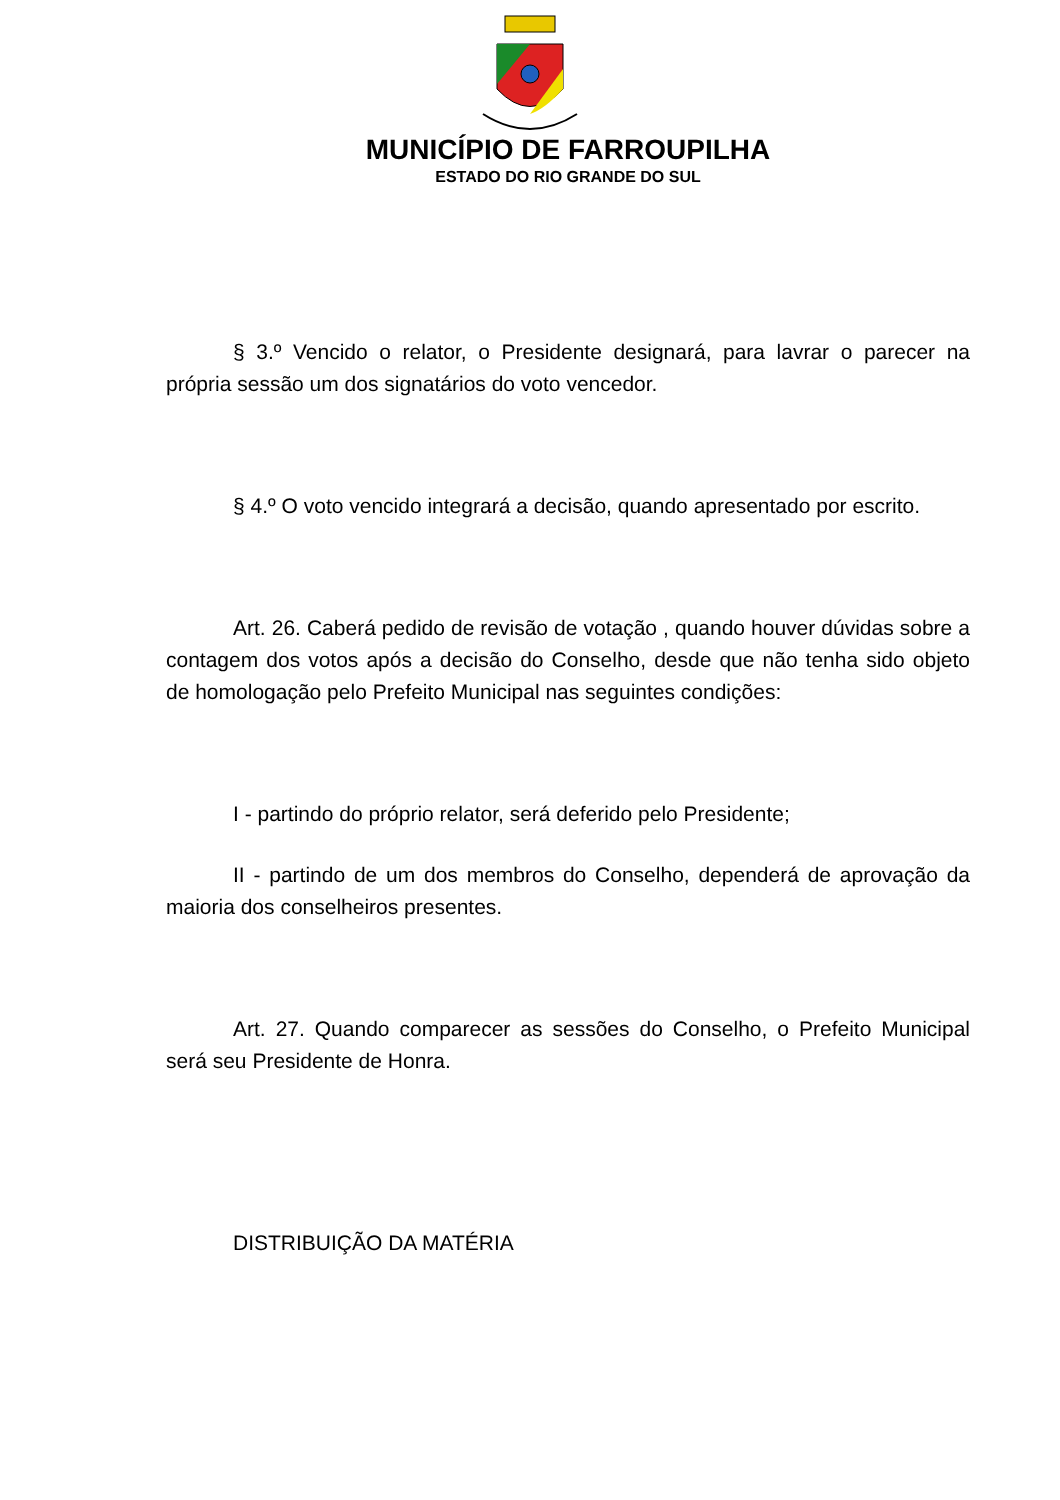MUNICÍPIO DE FARROUPILHA
ESTADO DO RIO GRANDE DO SUL
§ 3.º Vencido o relator, o Presidente designará, para lavrar o parecer na própria sessão um dos signatários do voto vencedor.
§ 4.º O voto vencido integrará a decisão, quando apresentado por escrito.
Art. 26. Caberá pedido de revisão de votação , quando houver dúvidas sobre a contagem dos votos após a decisão do Conselho, desde que não tenha sido objeto de homologação pelo Prefeito Municipal nas seguintes condições:
I - partindo do próprio relator, será deferido pelo Presidente;
II - partindo de um dos membros do Conselho, dependerá de aprovação da maioria dos conselheiros presentes.
Art. 27. Quando comparecer as sessões do Conselho, o Prefeito Municipal será seu Presidente de Honra.
DISTRIBUIÇÃO DA MATÉRIA